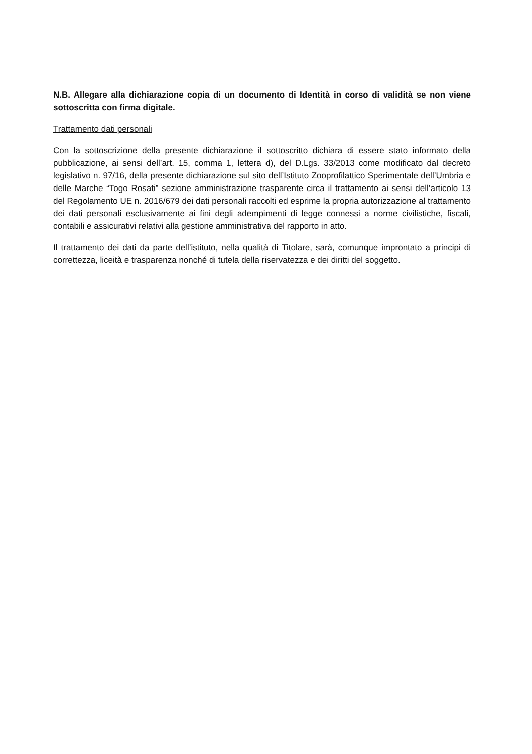N.B. Allegare alla dichiarazione copia di un documento di Identità in corso di validità se non viene sottoscritta con firma digitale.
Trattamento dati personali
Con la sottoscrizione della presente dichiarazione il sottoscritto dichiara di essere stato informato della pubblicazione, ai sensi dell’art. 15, comma 1, lettera d), del D.Lgs. 33/2013 come modificato dal decreto legislativo n. 97/16, della presente dichiarazione sul sito dell’Istituto Zooprofilattico Sperimentale dell’Umbria e delle Marche “Togo Rosati” sezione amministrazione trasparente circa il trattamento ai sensi dell’articolo 13 del Regolamento UE n. 2016/679 dei dati personali raccolti ed esprime la propria autorizzazione al trattamento dei dati personali esclusivamente ai fini degli adempimenti di legge connessi a norme civilistiche, fiscali, contabili e assicurativi relativi alla gestione amministrativa del rapporto in atto.
Il trattamento dei dati da parte dell’istituto, nella qualità di Titolare, sarà, comunque improntato a principi di correttezza, liceità e trasparenza nonché di tutela della riservatezza e dei diritti del soggetto.